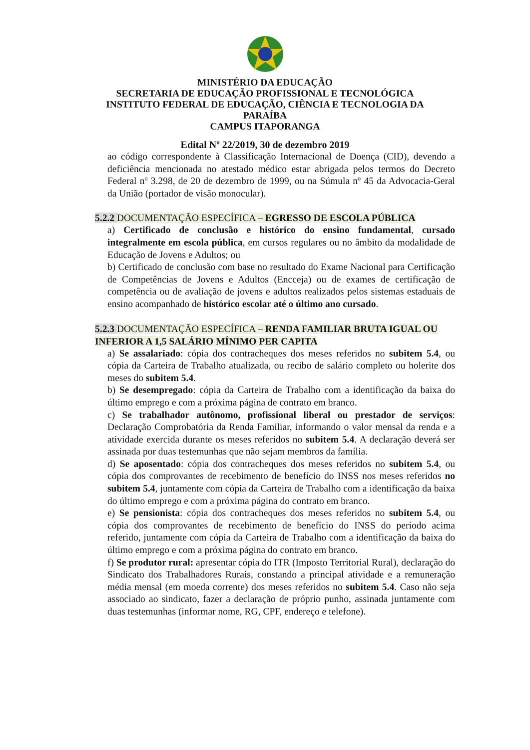MINISTÉRIO DA EDUCAÇÃO
SECRETARIA DE EDUCAÇÃO PROFISSIONAL E TECNOLÓGICA
INSTITUTO FEDERAL DE EDUCAÇÃO, CIÊNCIA E TECNOLOGIA DA PARAÍBA
CAMPUS ITAPORANGA
Edital Nº 22/2019, 30 de dezembro 2019
ao código correspondente à Classificação Internacional de Doença (CID), devendo a deficiência mencionada no atestado médico estar abrigada pelos termos do Decreto Federal nº 3.298, de 20 de dezembro de 1999, ou na Súmula nº 45 da Advocacia-Geral da União (portador de visão monocular).
5.2.2 DOCUMENTAÇÃO ESPECÍFICA – EGRESSO DE ESCOLA PÚBLICA
a) Certificado de conclusão e histórico do ensino fundamental, cursado integralmente em escola pública, em cursos regulares ou no âmbito da modalidade de Educação de Jovens e Adultos; ou
b) Certificado de conclusão com base no resultado do Exame Nacional para Certificação de Competências de Jovens e Adultos (Encceja) ou de exames de certificação de competência ou de avaliação de jovens e adultos realizados pelos sistemas estaduais de ensino acompanhado de histórico escolar até o último ano cursado.
5.2.3 DOCUMENTAÇÃO ESPECÍFICA – RENDA FAMILIAR BRUTA IGUAL OU INFERIOR A 1,5 SALÁRIO MÍNIMO PER CAPITA
a) Se assalariado: cópia dos contracheques dos meses referidos no subitem 5.4, ou cópia da Carteira de Trabalho atualizada, ou recibo de salário completo ou holerite dos meses do subitem 5.4.
b) Se desempregado: cópia da Carteira de Trabalho com a identificação da baixa do último emprego e com a próxima página de contrato em branco.
c) Se trabalhador autônomo, profissional liberal ou prestador de serviços: Declaração Comprobatória da Renda Familiar, informando o valor mensal da renda e a atividade exercida durante os meses referidos no subitem 5.4. A declaração deverá ser assinada por duas testemunhas que não sejam membros da família.
d) Se aposentado: cópia dos contracheques dos meses referidos no subitem 5.4, ou cópia dos comprovantes de recebimento de benefício do INSS nos meses referidos no subitem 5.4, juntamente com cópia da Carteira de Trabalho com a identificação da baixa do último emprego e com a próxima página do contrato em branco.
e) Se pensionista: cópia dos contracheques dos meses referidos no subitem 5.4, ou cópia dos comprovantes de recebimento de benefício do INSS do período acima referido, juntamente com cópia da Carteira de Trabalho com a identificação da baixa do último emprego e com a próxima página do contrato em branco.
f) Se produtor rural: apresentar cópia do ITR (Imposto Territorial Rural), declaração do Sindicato dos Trabalhadores Rurais, constando a principal atividade e a remuneração média mensal (em moeda corrente) dos meses referidos no subitem 5.4. Caso não seja associado ao sindicato, fazer a declaração de próprio punho, assinada juntamente com duas testemunhas (informar nome, RG, CPF, endereço e telefone).